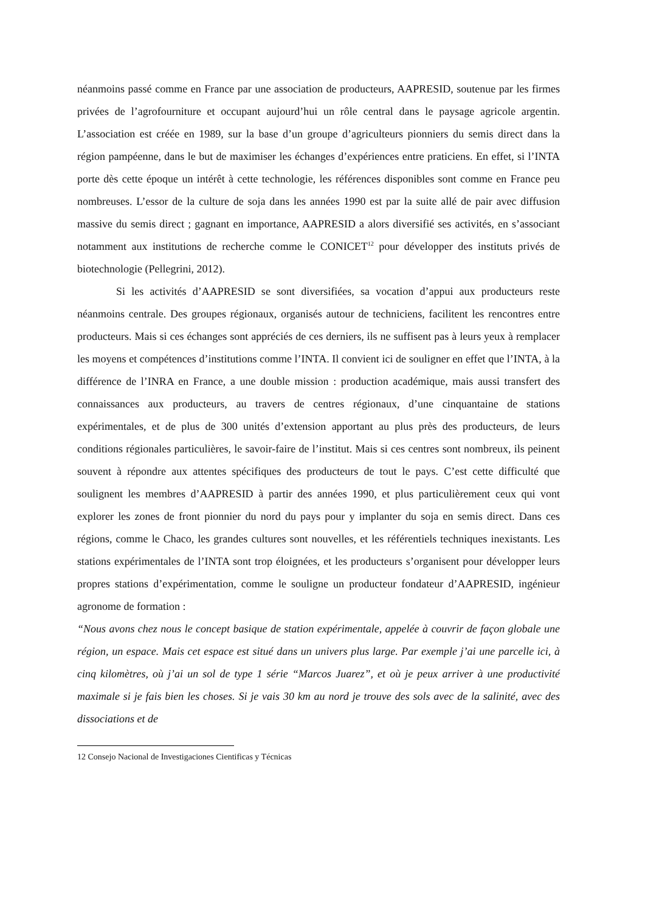néanmoins passé comme en France par une association de producteurs, AAPRESID, soutenue par les firmes privées de l’agrofourniture et occupant aujourd’hui un rôle central dans le paysage agricole argentin. L’association est créée en 1989, sur la base d’un groupe d’agriculteurs pionniers du semis direct dans la région pampéenne, dans le but de maximiser les échanges d’expériences entre praticiens. En effet, si l’INTA porte dès cette époque un intérêt à cette technologie, les références disponibles sont comme en France peu nombreuses. L’essor de la culture de soja dans les années 1990 est par la suite allé de pair avec diffusion massive du semis direct ; gagnant en importance, AAPRESID a alors diversifié ses activités, en s’associant notamment aux institutions de recherche comme le CONICET<sup>12</sup> pour développer des instituts privés de biotechnologie (Pellegrini, 2012).
Si les activités d’AAPRESID se sont diversifiées, sa vocation d’appui aux producteurs reste néanmoins centrale. Des groupes régionaux, organisés autour de techniciens, facilitent les rencontres entre producteurs. Mais si ces échanges sont appréciés de ces derniers, ils ne suffisent pas à leurs yeux à remplacer les moyens et compétences d’institutions comme l’INTA. Il convient ici de souligner en effet que l’INTA, à la différence de l’INRA en France, a une double mission : production académique, mais aussi transfert des connaissances aux producteurs, au travers de centres régionaux, d’une cinquantaine de stations expérimentales, et de plus de 300 unités d’extension apportant au plus près des producteurs, de leurs conditions régionales particulières, le savoir-faire de l’institut. Mais si ces centres sont nombreux, ils peinent souvent à répondre aux attentes spécifiques des producteurs de tout le pays. C’est cette difficulté que soulignent les membres d’AAPRESID à partir des années 1990, et plus particulièrement ceux qui vont explorer les zones de front pionnier du nord du pays pour y implanter du soja en semis direct. Dans ces régions, comme le Chaco, les grandes cultures sont nouvelles, et les référentiels techniques inexistants. Les stations expérimentales de l’INTA sont trop éloignées, et les producteurs s’organisent pour développer leurs propres stations d’expérimentation, comme le souligne un producteur fondateur d’AAPRESID, ingénieur agronome de formation :
“Nous avons chez nous le concept basique de station expérimentale, appelée à couvrir de façon globale une région, un espace. Mais cet espace est situé dans un univers plus large. Par exemple j’ai une parcelle ici, à cinq kilomètres, où j’ai un sol de type 1 série “Marcos Juarez”, et où je peux arriver à une productivité maximale si je fais bien les choses. Si je vais 30 km au nord je trouve des sols avec de la salinité, avec des dissociations et de
12 Consejo Nacional de Investigaciones Cientificas y Técnicas